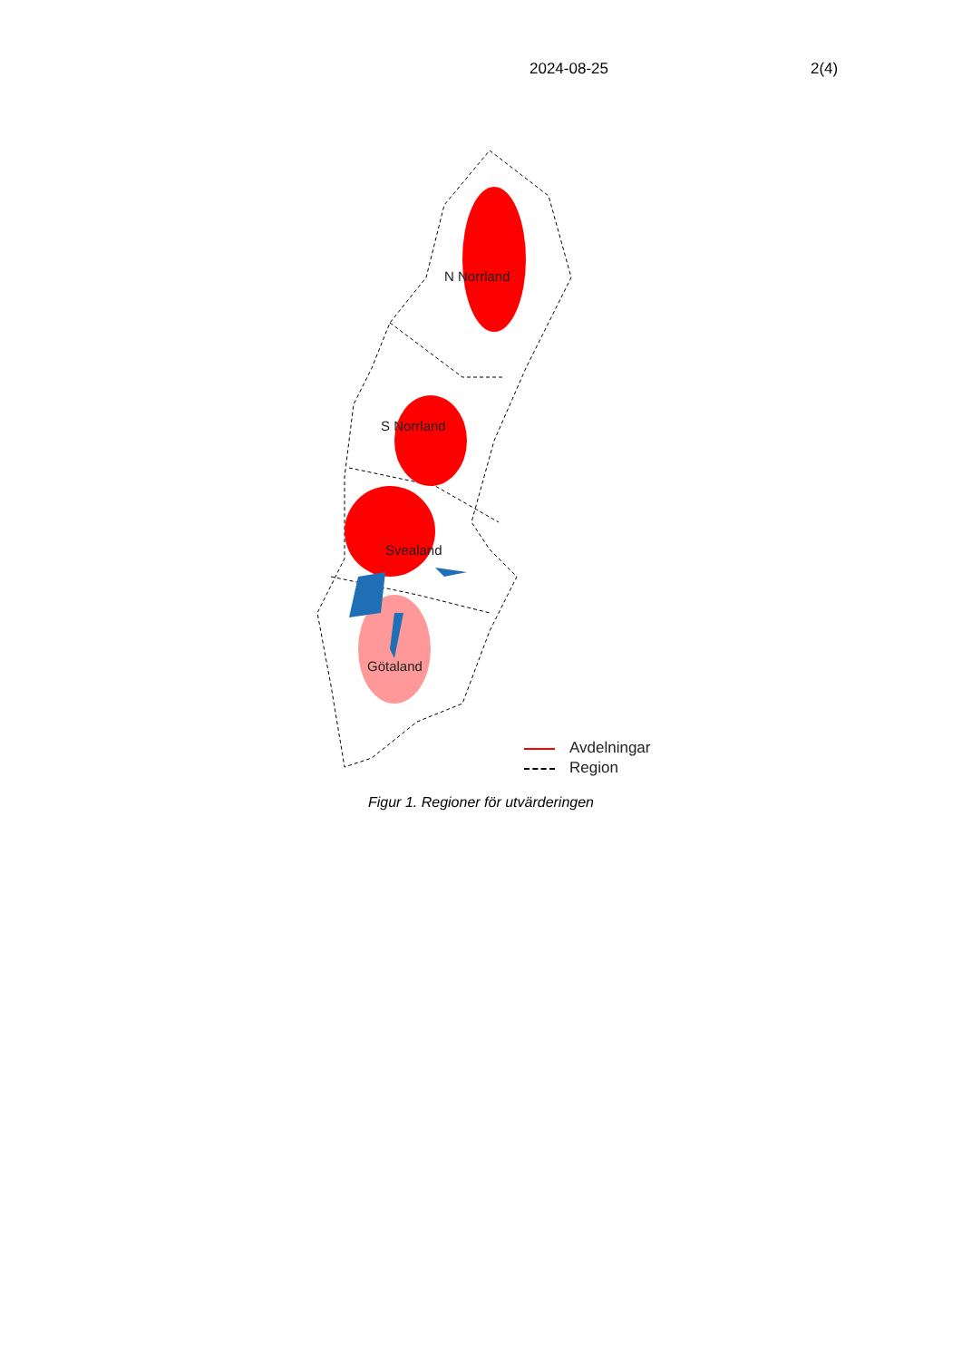2024-08-25 2(4)
N Norrland
S Norrland
Svealand
Götaland
Avdelningar
Region
Figur 1. Regioner för utvärderingen